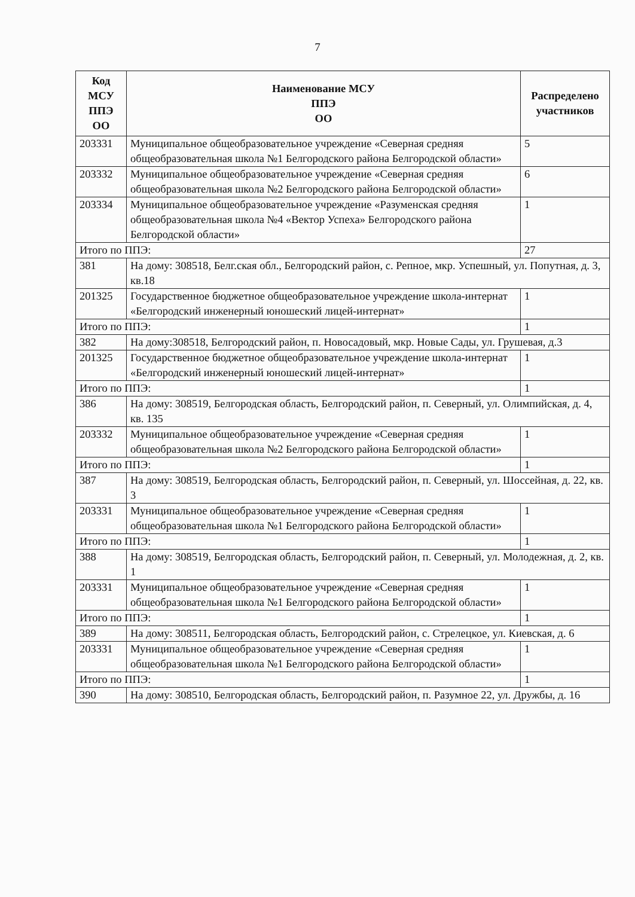7
| Код МСУ ППЭ ОО | Наименование МСУ ППЭ ОО | Распределено участников |
| --- | --- | --- |
| 203331 | Муниципальное общеобразовательное учреждение «Северная средняя общеобразовательная школа №1 Белгородского района Белгородской области» | 5 |
| 203332 | Муниципальное общеобразовательное учреждение «Северная средняя общеобразовательная школа №2 Белгородского района Белгородской области» | 6 |
| 203334 | Муниципальное общеобразовательное учреждение «Разуменская средняя общеобразовательная школа №4 «Вектор Успеха» Белгородского района Белгородской области» | 1 |
| Итого по ППЭ: | | 27 |
| 381 | На дому: 308518, Белг.ская обл., Белгородский район, с. Репное, мкр. Успешный, ул. Попутная, д. 3, кв.18 | |
| 201325 | Государственное бюджетное общеобразовательное учреждение школа-интернат «Белгородский инженерный юношеский лицей-интернат» | 1 |
| Итого по ППЭ: | | 1 |
| 382 | На дому:308518, Белгородский район, п. Новосадовый, мкр. Новые Сады, ул. Грушевая, д.3 | |
| 201325 | Государственное бюджетное общеобразовательное учреждение школа-интернат «Белгородский инженерный юношеский лицей-интернат» | 1 |
| Итого по ППЭ: | | 1 |
| 386 | На дому: 308519, Белгородская область, Белгородский район, п. Северный, ул. Олимпийская, д. 4, кв. 135 | |
| 203332 | Муниципальное общеобразовательное учреждение «Северная средняя общеобразовательная школа №2 Белгородского района Белгородской области» | 1 |
| Итого по ППЭ: | | 1 |
| 387 | На дому: 308519, Белгородская область, Белгородский район, п. Северный, ул. Шоссейная, д. 22, кв. 3 | |
| 203331 | Муниципальное общеобразовательное учреждение «Северная средняя общеобразовательная школа №1 Белгородского района Белгородской области» | 1 |
| Итого по ППЭ: | | 1 |
| 388 | На дому: 308519, Белгородская область, Белгородский район, п. Северный, ул. Молодежная, д. 2, кв. 1 | |
| 203331 | Муниципальное общеобразовательное учреждение «Северная средняя общеобразовательная школа №1 Белгородского района Белгородской области» | 1 |
| Итого по ППЭ: | | 1 |
| 389 | На дому: 308511, Белгородская область, Белгородский район, с. Стрелецкое, ул. Киевская, д. 6 | |
| 203331 | Муниципальное общеобразовательное учреждение «Северная средняя общеобразовательная школа №1 Белгородского района Белгородской области» | 1 |
| Итого по ППЭ: | | 1 |
| 390 | На дому: 308510, Белгородская область, Белгородский район, п. Разумное 22, ул. Дружбы, д. 16 | |